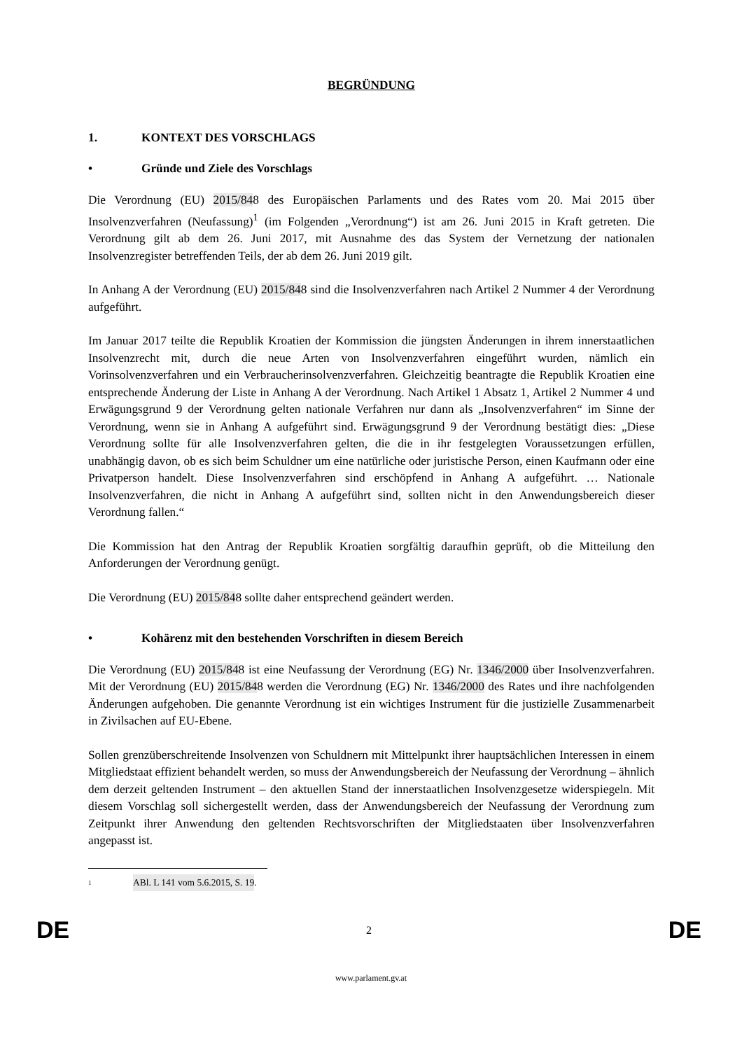BEGRÜNDUNG
1. KONTEXT DES VORSCHLAGS
• Gründe und Ziele des Vorschlags
Die Verordnung (EU) 2015/848 des Europäischen Parlaments und des Rates vom 20. Mai 2015 über Insolvenzverfahren (Neufassung)<sup>1</sup> (im Folgenden „Verordnung“) ist am 26. Juni 2015 in Kraft getreten. Die Verordnung gilt ab dem 26. Juni 2017, mit Ausnahme des das System der Vernetzung der nationalen Insolvenzregister betreffenden Teils, der ab dem 26. Juni 2019 gilt.
In Anhang A der Verordnung (EU) 2015/848 sind die Insolvenzverfahren nach Artikel 2 Nummer 4 der Verordnung aufgeführt.
Im Januar 2017 teilte die Republik Kroatien der Kommission die jüngsten Änderungen in ihrem innerstaatlichen Insolvenzrecht mit, durch die neue Arten von Insolvenzverfahren eingeführt wurden, nämlich ein Vorinsolvenzverfahren und ein Verbraucherinsolvenzverfahren. Gleichzeitig beantragte die Republik Kroatien eine entsprechende Änderung der Liste in Anhang A der Verordnung. Nach Artikel 1 Absatz 1, Artikel 2 Nummer 4 und Erwägungsgrund 9 der Verordnung gelten nationale Verfahren nur dann als „Insolvenzverfahren“ im Sinne der Verordnung, wenn sie in Anhang A aufgeführt sind. Erwägungsgrund 9 der Verordnung bestätigt dies: „Diese Verordnung sollte für alle Insolvenzverfahren gelten, die die in ihr festgelegten Voraussetzungen erfüllen, unabhängig davon, ob es sich beim Schuldner um eine natürliche oder juristische Person, einen Kaufmann oder eine Privatperson handelt. Diese Insolvenzverfahren sind erschöpfend in Anhang A aufgeführt. … Nationale Insolvenzverfahren, die nicht in Anhang A aufgeführt sind, sollten nicht in den Anwendungsbereich dieser Verordnung fallen.“
Die Kommission hat den Antrag der Republik Kroatien sorgfältig daraufhin geprüft, ob die Mitteilung den Anforderungen der Verordnung genügt.
Die Verordnung (EU) 2015/848 sollte daher entsprechend geändert werden.
• Kohärenz mit den bestehenden Vorschriften in diesem Bereich
Die Verordnung (EU) 2015/848 ist eine Neufassung der Verordnung (EG) Nr. 1346/2000 über Insolvenzverfahren. Mit der Verordnung (EU) 2015/848 werden die Verordnung (EG) Nr. 1346/2000 des Rates und ihre nachfolgenden Änderungen aufgehoben. Die genannte Verordnung ist ein wichtiges Instrument für die justizielle Zusammenarbeit in Zivilsachen auf EU-Ebene.
Sollen grenzüberschreitende Insolvenzen von Schuldnern mit Mittelpunkt ihrer hauptsächlichen Interessen in einem Mitgliedstaat effizient behandelt werden, so muss der Anwendungsbereich der Neufassung der Verordnung – ähnlich dem derzeit geltenden Instrument – den aktuellen Stand der innerstaatlichen Insolvenzgesetze widerspiegeln. Mit diesem Vorschlag soll sichergestellt werden, dass der Anwendungsbereich der Neufassung der Verordnung zum Zeitpunkt ihrer Anwendung den geltenden Rechtsvorschriften der Mitgliedstaaten über Insolvenzverfahren angepasst ist.
<sup>1</sup> ABl. L 141 vom 5.6.2015, S. 19.
DE 2 DE
www.parlament.gv.at